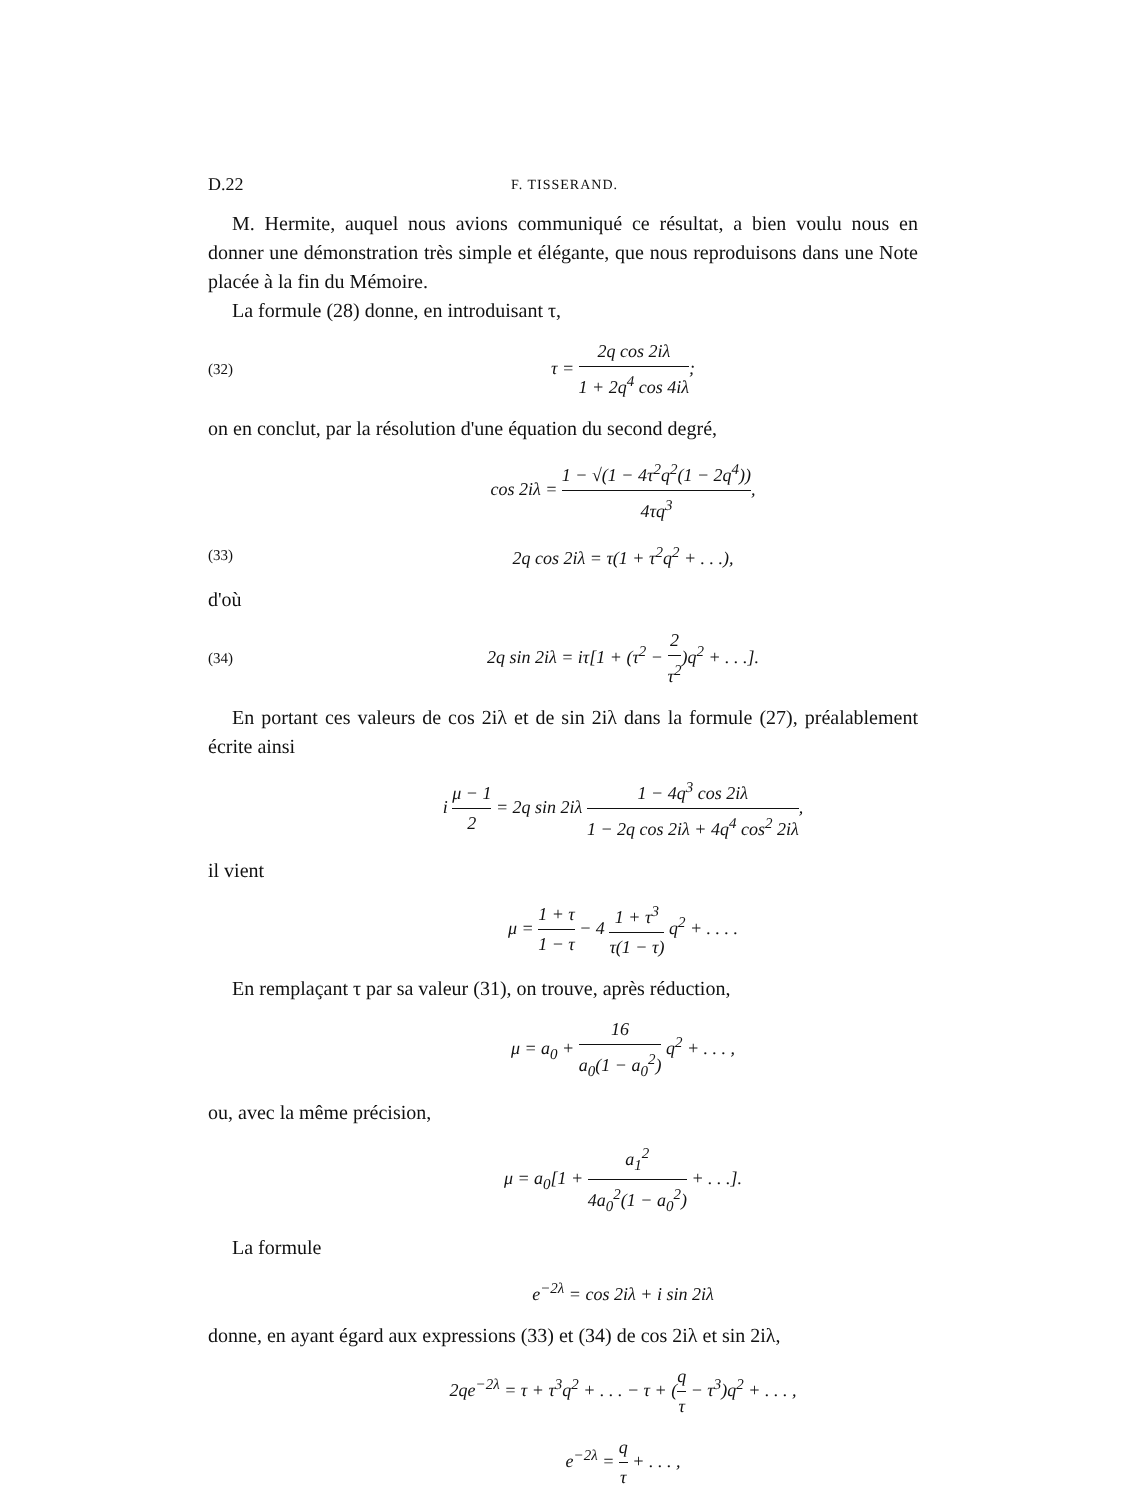D.22 F. TISSERAND.
M. Hermite, auquel nous avions communiqué ce résultat, a bien voulu nous en donner une démonstration très simple et élégante, que nous reproduisons dans une Note placée à la fin du Mémoire.
La formule (28) donne, en introduisant τ,
(32) τ = 2q cos 2iλ 1 + 2q<sup>4</sup> cos 4iλ;
on en conclut, par la résolution d'une équation du second degré,
cos 2iλ = 1 − √(1 − 4τ<sup>2</sup>q<sup>2</sup>(1 − 2q<sup>4</sup>)) 4τq<sup>3</sup>,
(33) 2q cos 2iλ = τ(1 + τ<sup>2</sup>q<sup>2</sup> + . . .),
d'où
(34) 2q sin 2iλ = iτ[1 + (τ<sup>2</sup> − 2 τ<sup>2</sup>)q<sup>2</sup> + . . .].
En portant ces valeurs de cos 2iλ et de sin 2iλ dans la formule (27), préalablement écrite ainsi
i μ − 1 2 = 2q sin 2iλ 1 − 4q<sup>3</sup> cos 2iλ 1 − 2q cos 2iλ + 4q<sup>4</sup> cos<sup>2</sup> 2iλ,
il vient
μ = 1 + τ 1 − τ − 4 1 + τ<sup>3</sup> τ(1 − τ) q<sup>2</sup> + . . . .
En remplaçant τ par sa valeur (31), on trouve, après réduction,
μ = a<sub>0</sub> + 16 a<sub>0</sub>(1 − a<sub>0</sub><sup>2</sup>) q<sup>2</sup> + . . . ,
ou, avec la même précision,
μ = a<sub>0</sub>[1 + a<sub>1</sub><sup>2</sup> 4a<sub>0</sub><sup>2</sup>(1 − a<sub>0</sub><sup>2</sup>) + . . .].
La formule
e<sup>−2λ</sup> = cos 2iλ + i sin 2iλ
donne, en ayant égard aux expressions (33) et (34) de cos 2iλ et sin 2iλ,
2qe<sup>−2λ</sup> = τ + τ<sup>3</sup>q<sup>2</sup> + . . . − τ + (q τ − τ<sup>3</sup>)q<sup>2</sup> + . . . ,
e<sup>−2λ</sup> = q τ + . . . ,